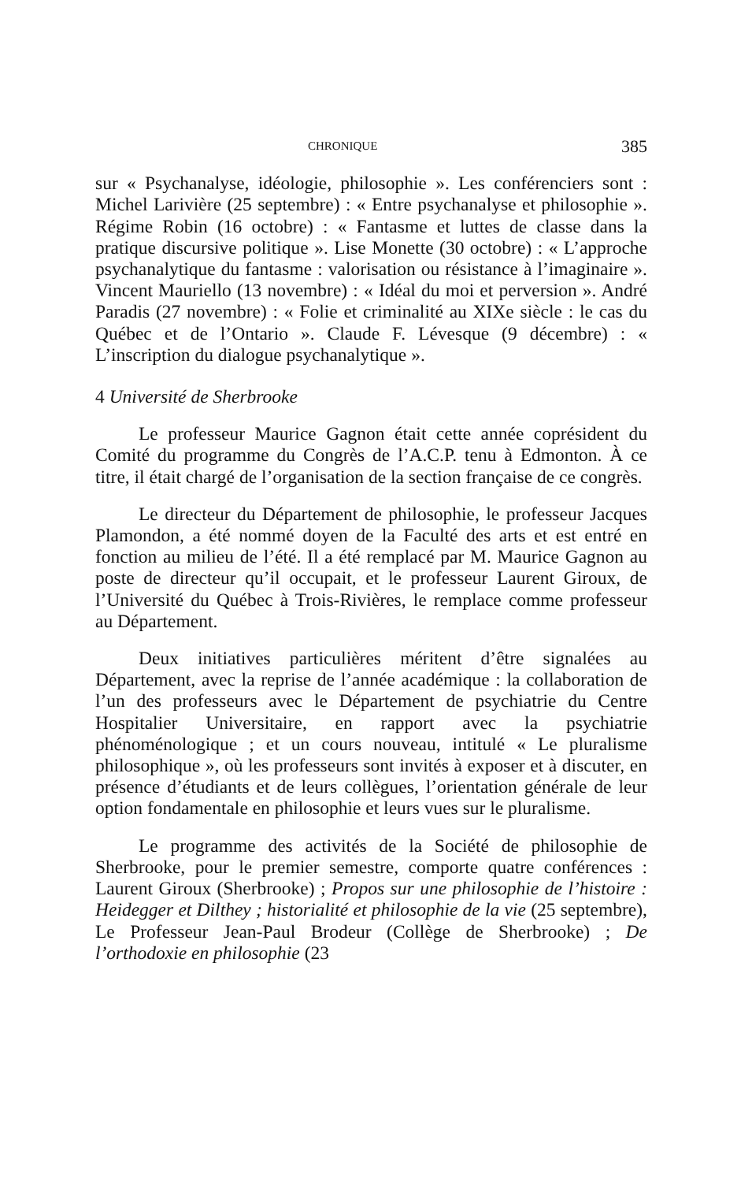CHRONIQUE 385
sur « Psychanalyse, idéologie, philosophie ». Les conférenciers sont : Michel Larivière (25 septembre) : « Entre psychanalyse et philosophie ». Régime Robin (16 octobre) : « Fantasme et luttes de classe dans la pratique discursive politique ». Lise Monette (30 octobre) : « L’approche psychanalytique du fantasme : valorisation ou résistance à l’imaginaire ». Vincent Mauriello (13 novembre) : « Idéal du moi et perversion ». André Paradis (27 novembre) : « Folie et criminalité au XIXe siècle : le cas du Québec et de l’Ontario ». Claude F. Lévesque (9 décembre) : « L’inscription du dialogue psychanalytique ».
4 Université de Sherbrooke
Le professeur Maurice Gagnon était cette année coprésident du Comité du programme du Congrès de l’A.C.P. tenu à Edmonton. À ce titre, il était chargé de l’organisation de la section française de ce congrès.
Le directeur du Département de philosophie, le professeur Jacques Plamondon, a été nommé doyen de la Faculté des arts et est entré en fonction au milieu de l’été. Il a été remplacé par M. Maurice Gagnon au poste de directeur qu’il occupait, et le professeur Laurent Giroux, de l’Université du Québec à Trois-Rivières, le remplace comme professeur au Département.
Deux initiatives particulières méritent d’être signalées au Département, avec la reprise de l’année académique : la collaboration de l’un des professeurs avec le Département de psychiatrie du Centre Hospitalier Universitaire, en rapport avec la psychiatrie phénoménologique ; et un cours nouveau, intitulé « Le pluralisme philosophique », où les professeurs sont invités à exposer et à discuter, en présence d’étudiants et de leurs collègues, l’orientation générale de leur option fondamentale en philosophie et leurs vues sur le pluralisme.
Le programme des activités de la Société de philosophie de Sherbrooke, pour le premier semestre, comporte quatre conférences : Laurent Giroux (Sherbrooke) ; Propos sur une philosophie de l’histoire : Heidegger et Dilthey ; historialité et philosophie de la vie (25 septembre), Le Professeur Jean-Paul Brodeur (Collège de Sherbrooke) ; De l’orthodoxie en philosophie (23